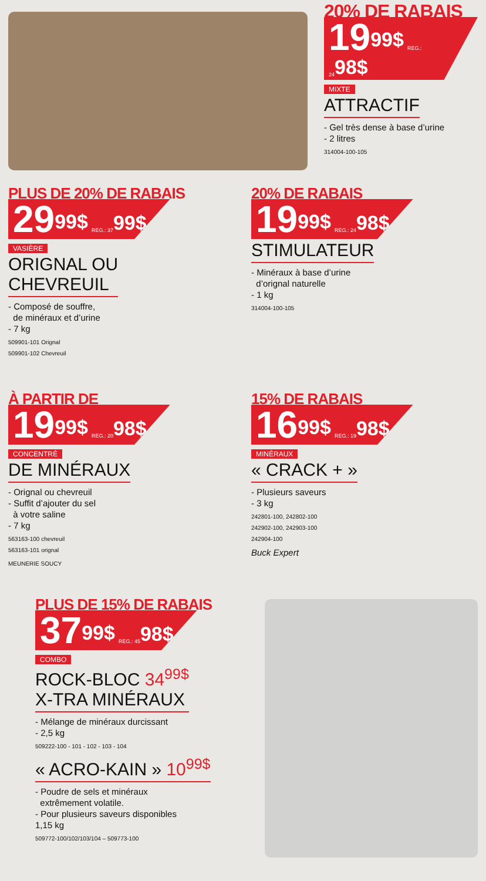20% DE RABAIS
19<sup>99$</sup> REG.: 24<sup>98$</sup>
MIXTE
ATTRACTIF
- Gel très dense à base d’urine
- 2 litres
314004-100-105
PLUS DE 20% DE RABAIS
29<sup>99$</sup> REG.: 37<sup>99$</sup>
VASIÈRE
ORIGNAL OU
CHEVREUIL
- Composé de souffre,
de minéraux et d’urine
- 7 kg
509901-101 Orignal
509901-102 Chevreuil
20% DE RABAIS
19<sup>99$</sup> REG.: 24<sup>98$</sup>
STIMULATEUR
- Minéraux à base d’urine
d’orignal naturelle
- 1 kg
314004-100-105
À PARTIR DE
19<sup>99$</sup> REG.: 20<sup>98$</sup>
CONCENTRÉ
DE MINÉRAUX
- Orignal ou chevreuil
- Suffit d’ajouter du sel
à votre saline
- 7 kg
563163-100 chevreuil
563163-101 orignal
MEUNERIE SOUCY
15% DE RABAIS
16<sup>99$</sup> REG.: 19<sup>98$</sup>
MINÉRAUX
« CRACK + »
- Plusieurs saveurs
- 3 kg
242801-100, 242802-100
242902-100, 242903-100
242904-100
Buck Expert
PLUS DE 15% DE RABAIS
37<sup>99$</sup> REG.: 45<sup>98$</sup>
COMBO
ROCK-BLOC 34<sup>99$</sup>
X-TRA MINÉRAUX
- Mélange de minéraux durcissant
- 2,5 kg
509222-100 - 101 - 102 - 103 - 104
« ACRO-KAIN » 10<sup>99$</sup>
- Poudre de sels et minéraux
extrêmement volatile.
- Pour plusieurs saveurs disponibles
1,15 kg
509772-100/102/103/104 – 509773-100